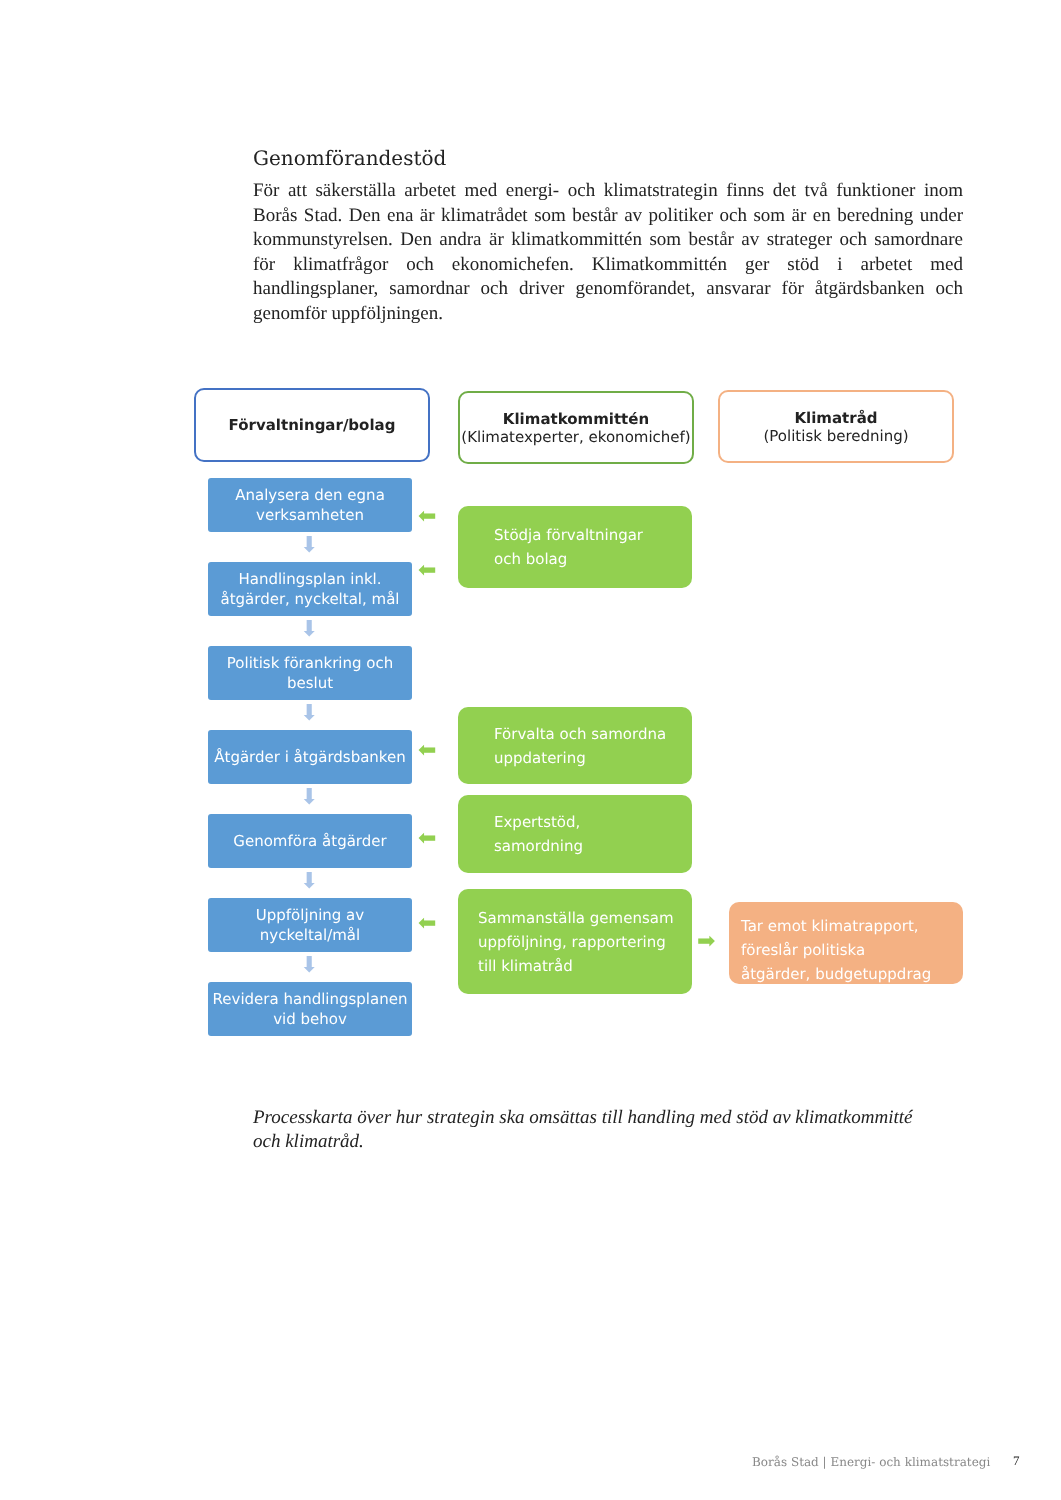Genomförandestöd
För att säkerställa arbetet med energi- och klimatstrategin finns det två funktioner inom Borås Stad. Den ena är klimatrådet som består av politiker och som är en beredning under kommunstyrelsen. Den andra är klimatkommittén som består av strateger och samordnare för klimatfrågor och ekonomichefen. Klimatkommittén ger stöd i arbetet med handlingsplaner, samordnar och driver genomförandet, ansvarar för åtgärdsbanken och genomför uppföljningen.
Förvaltningar/bolag
Klimatkommittén
(Klimatexperter, ekonomichef)
Klimatråd
(Politisk beredning)
Analysera den egna
verksamheten
Handlingsplan inkl.
åtgärder, nyckeltal, mål
Politisk förankring och
beslut
Åtgärder i åtgärdsbanken
Genomföra åtgärder
Uppföljning av
nyckeltal/mål
Revidera handlingsplanen
vid behov
⬇
⬇
⬇
⬇
⬇
⬇
⬅
⬅
⬅
⬅
⬅
➡
Stödja förvaltningar
och bolag
Förvalta och samordna
uppdatering
Expertstöd,
samordning
Sammanställa gemensam
uppföljning, rapportering
till klimatråd
Tar emot klimatrapport,
föreslår politiska
åtgärder, budgetuppdrag
Processkarta över hur strategin ska omsättas till handling med stöd av klimatkommitté och klimatråd.
Borås Stad | Energi- och klimatstrategi
7